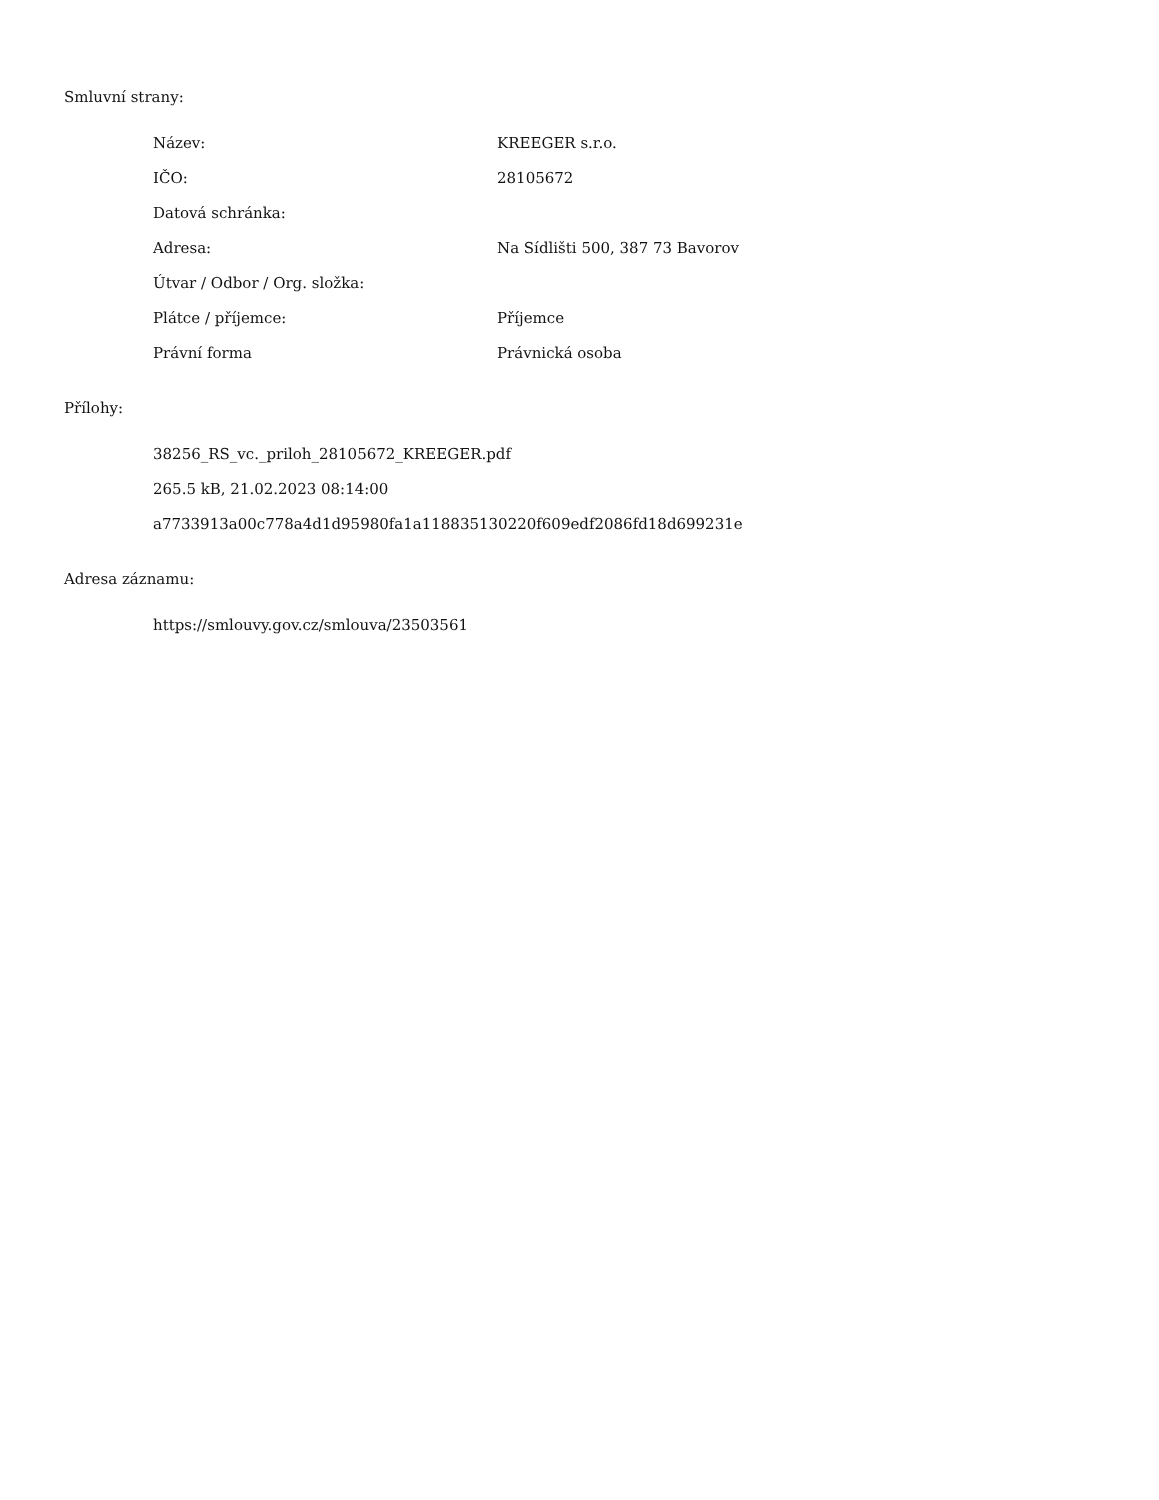Smluvní strany:
| Název: | KREEGER s.r.o. |
| IČO: | 28105672 |
| Datová schránka: | |
| Adresa: | Na Sídlišti 500, 387 73 Bavorov |
| Útvar / Odbor / Org. složka: | |
| Plátce / příjemce: | Příjemce |
| Právní forma | Právnická osoba |
Přílohy:
38256_RS_vc._priloh_28105672_KREEGER.pdf
265.5 kB, 21.02.2023 08:14:00
a7733913a00c778a4d1d95980fa1a118835130220f609edf2086fd18d699231e
Adresa záznamu:
https://smlouvy.gov.cz/smlouva/23503561